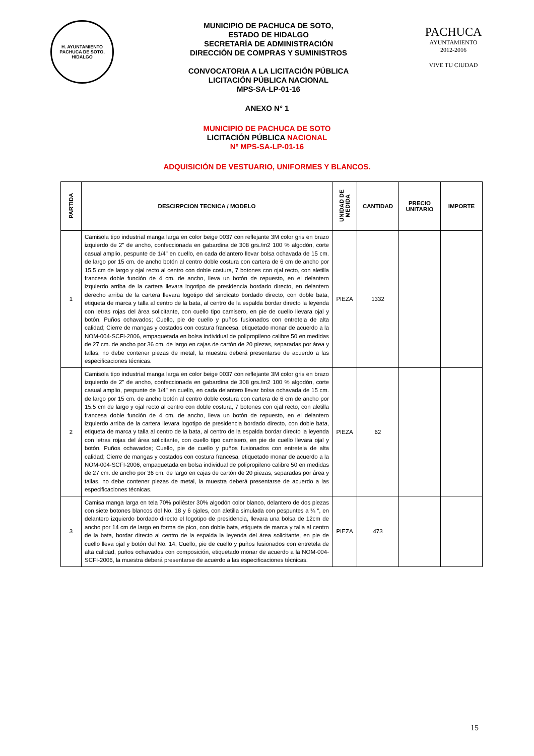H. AYUNTAMIENTO
PACHUCA DE SOTO, HIDALGO
MUNICIPIO DE PACHUCA DE SOTO,
ESTADO DE HIDALGO
SECRETARÍA DE ADMINISTRACIÓN
DIRECCIÓN DE COMPRAS Y SUMINISTROS
CONVOCATORIA A LA LICITACIÓN PÚBLICA
LICITACIÓN PÚBLICA NACIONAL
MPS-SA-LP-01-16
PACHUCA
AYUNTAMIENTO
2012-2016
VIVE TU CIUDAD
ANEXO N° 1
MUNICIPIO DE PACHUCA DE SOTO
LICITACIÓN PÚBLICA NACIONAL
Nº MPS-SA-LP-01-16
ADQUISICIÓN DE VESTUARIO, UNIFORMES Y BLANCOS.
| PARTIDA | DESCIRPCION TECNICA / MODELO | UNIDAD DE MEDIDA | CANTIDAD | PRECIO UNITARIO | IMPORTE |
| --- | --- | --- | --- | --- | --- |
| 1 | Camisola tipo industrial manga larga en color beige 0037 con reflejante 3M color gris en brazo izquierdo de 2" de ancho, confeccionada en gabardina de 308 grs./m2 100 % algodón, corte casual amplio, pespunte de 1/4" en cuello, en cada delantero llevar bolsa ochavada de 15 cm. de largo por 15 cm. de ancho botón al centro doble costura con cartera de 6 cm de ancho por 15.5 cm de largo y ojal recto al centro con doble costura, 7 botones con ojal recto, con aletilla francesa doble función de 4 cm. de ancho, lleva un botón de repuesto, en el delantero izquierdo arriba de la cartera llevara logotipo de presidencia bordado directo, en delantero derecho arriba de la cartera llevara logotipo del sindicato bordado directo, con doble bata, etiqueta de marca y talla al centro de la bata, al centro de la espalda bordar directo la leyenda con letras rojas del área solicitante, con cuello tipo camisero, en pie de cuello llevara ojal y botón. Puños ochavados; Cuello, pie de cuello y puños fusionados con entretela de alta calidad; Cierre de mangas y costados con costura francesa, etiquetado monar de acuerdo a la NOM-004-SCFI-2006, empaquetada en bolsa individual de polipropileno calibre 50 en medidas de 27 cm. de ancho por 36 cm. de largo en cajas de cartón de 20 piezas, separadas por área y tallas, no debe contener piezas de metal, la muestra deberá presentarse de acuerdo a las especificaciones técnicas. | PIEZA | 1332 | | |
| 2 | Camisola tipo industrial manga larga en color beige 0037 con reflejante 3M color gris en brazo izquierdo de 2" de ancho, confeccionada en gabardina de 308 grs./m2 100 % algodón, corte casual amplio, pespunte de 1/4" en cuello, en cada delantero llevar bolsa ochavada de 15 cm. de largo por 15 cm. de ancho botón al centro doble costura con cartera de 6 cm de ancho por 15.5 cm de largo y ojal recto al centro con doble costura, 7 botones con ojal recto, con aletilla francesa doble función de 4 cm. de ancho, lleva un botón de repuesto, en el delantero izquierdo arriba de la cartera llevara logotipo de presidencia bordado directo, con doble bata, etiqueta de marca y talla al centro de la bata, al centro de la espalda bordar directo la leyenda con letras rojas del área solicitante, con cuello tipo camisero, en pie de cuello llevara ojal y botón. Puños ochavados; Cuello, pie de cuello y puños fusionados con entretela de alta calidad; Cierre de mangas y costados con costura francesa, etiquetado monar de acuerdo a la NOM-004-SCFI-2006, empaquetada en bolsa individual de polipropileno calibre 50 en medidas de 27 cm. de ancho por 36 cm. de largo en cajas de cartón de 20 piezas, separadas por área y tallas, no debe contener piezas de metal, la muestra deberá presentarse de acuerdo a las especificaciones técnicas. | PIEZA | 62 | | |
| 3 | Camisa manga larga en tela 70% poliéster 30% algodón color blanco, delantero de dos piezas con siete botones blancos del No. 18 y 6 ojales, con aletilla simulada con pespuntes a ¼ “, en delantero izquierdo bordado directo el logotipo de presidencia, llevara una bolsa de 12cm de ancho por 14 cm de largo en forma de pico, con doble bata, etiqueta de marca y talla al centro de la bata, bordar directo al centro de la espalda la leyenda del área solicitante, en pie de cuello lleva ojal y botón del No. 14; Cuello, pie de cuello y puños fusionados con entretela de alta calidad, puños ochavados con composición, etiquetado monar de acuerdo a la NOM-004-SCFI-2006, la muestra deberá presentarse de acuerdo a las especificaciones técnicas. | PIEZA | 473 | | |
15